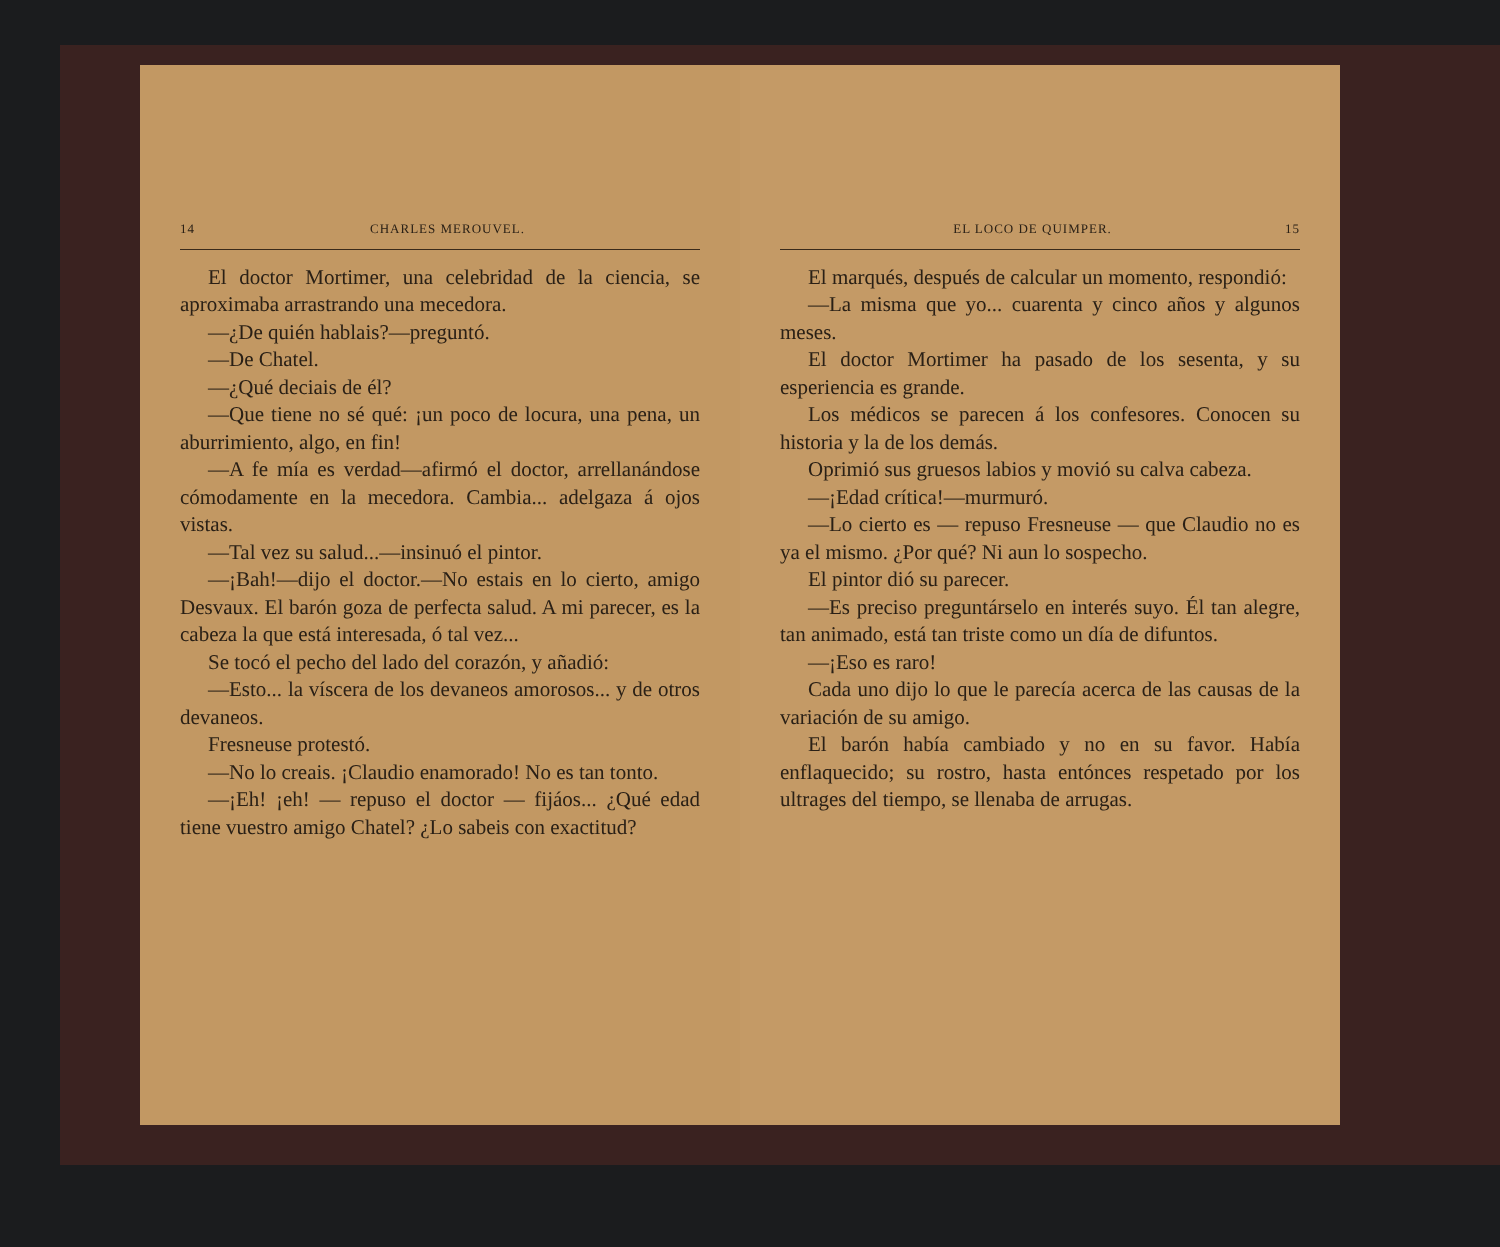14 CHARLES MEROUVEL.
El doctor Mortimer, una celebridad de la ciencia, se aproximaba arrastrando una mecedora.
—¿De quién hablais?—preguntó.
—De Chatel.
—¿Qué deciais de él?
—Que tiene no sé qué: ¡un poco de locura, una pena, un aburrimiento, algo, en fin!
—A fe mía es verdad—afirmó el doctor, arrellanándose cómodamente en la mecedora. Cambia... adelgaza á ojos vistas.
—Tal vez su salud...—insinuó el pintor.
—¡Bah!—dijo el doctor.—No estais en lo cierto, amigo Desvaux. El barón goza de perfecta salud. A mi parecer, es la cabeza la que está interesada, ó tal vez...
Se tocó el pecho del lado del corazón, y añadió:
—Esto... la víscera de los devaneos amorosos... y de otros devaneos.
Fresneuse protestó.
—No lo creais. ¡Claudio enamorado! No es tan tonto.
—¡Eh! ¡eh! — repuso el doctor — fijáos... ¿Qué edad tiene vuestro amigo Chatel? ¿Lo sabeis con exactitud?
EL LOCO DE QUIMPER. 15
El marqués, después de calcular un momento, respondió:
—La misma que yo... cuarenta y cinco años y algunos meses.
El doctor Mortimer ha pasado de los sesenta, y su esperiencia es grande.
Los médicos se parecen á los confesores. Conocen su historia y la de los demás.
Oprimió sus gruesos labios y movió su calva cabeza.
—¡Edad crítica!—murmuró.
—Lo cierto es — repuso Fresneuse — que Claudio no es ya el mismo. ¿Por qué? Ni aun lo sospecho.
El pintor dió su parecer.
—Es preciso preguntárselo en interés suyo. Él tan alegre, tan animado, está tan triste como un día de difuntos.
—¡Eso es raro!
Cada uno dijo lo que le parecía acerca de las causas de la variación de su amigo.
El barón había cambiado y no en su favor. Había enflaquecido; su rostro, hasta entónces respetado por los ultrages del tiempo, se llenaba de arrugas.